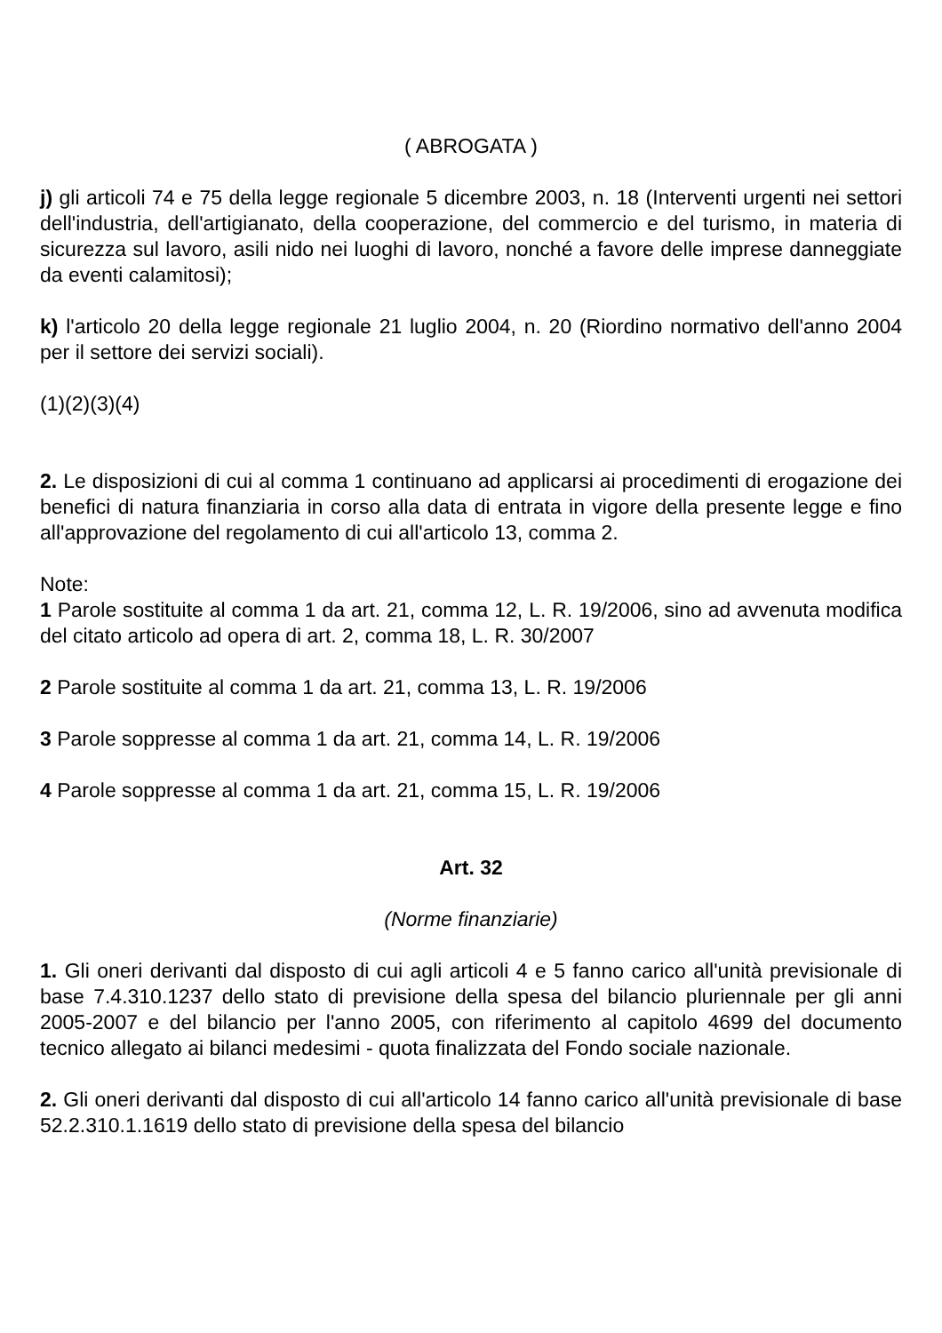( ABROGATA )
j) gli articoli 74 e 75 della legge regionale 5 dicembre 2003, n. 18 (Interventi urgenti nei settori dell'industria, dell'artigianato, della cooperazione, del commercio e del turismo, in materia di sicurezza sul lavoro, asili nido nei luoghi di lavoro, nonché a favore delle imprese danneggiate da eventi calamitosi);
k) l'articolo 20 della legge regionale 21 luglio 2004, n. 20 (Riordino normativo dell'anno 2004 per il settore dei servizi sociali).
(1)(2)(3)(4)
2. Le disposizioni di cui al comma 1 continuano ad applicarsi ai procedimenti di erogazione dei benefici di natura finanziaria in corso alla data di entrata in vigore della presente legge e fino all'approvazione del regolamento di cui all'articolo 13, comma 2.
Note:
1 Parole sostituite al comma 1 da art. 21, comma 12, L. R. 19/2006, sino ad avvenuta modifica del citato articolo ad opera di art. 2, comma 18, L. R. 30/2007
2 Parole sostituite al comma 1 da art. 21, comma 13, L. R. 19/2006
3 Parole soppresse al comma 1 da art. 21, comma 14, L. R. 19/2006
4 Parole soppresse al comma 1 da art. 21, comma 15, L. R. 19/2006
Art. 32
(Norme finanziarie)
1. Gli oneri derivanti dal disposto di cui agli articoli 4 e 5 fanno carico all'unità previsionale di base 7.4.310.1237 dello stato di previsione della spesa del bilancio pluriennale per gli anni 2005-2007 e del bilancio per l'anno 2005, con riferimento al capitolo 4699 del documento tecnico allegato ai bilanci medesimi - quota finalizzata del Fondo sociale nazionale.
2. Gli oneri derivanti dal disposto di cui all'articolo 14 fanno carico all'unità previsionale di base 52.2.310.1.1619 dello stato di previsione della spesa del bilancio